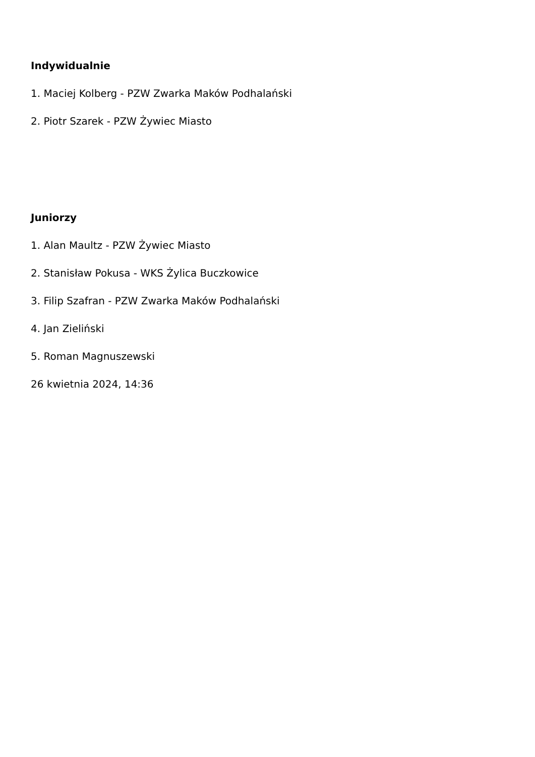Indywidualnie
1. Maciej Kolberg - PZW Zwarka Maków Podhalański
2. Piotr Szarek - PZW Żywiec Miasto
Juniorzy
1. Alan Maultz - PZW Żywiec Miasto
2. Stanisław Pokusa - WKS Żylica Buczkowice
3. Filip Szafran - PZW Zwarka Maków Podhalański
4. Jan Zieliński
5. Roman Magnuszewski
26 kwietnia 2024, 14:36